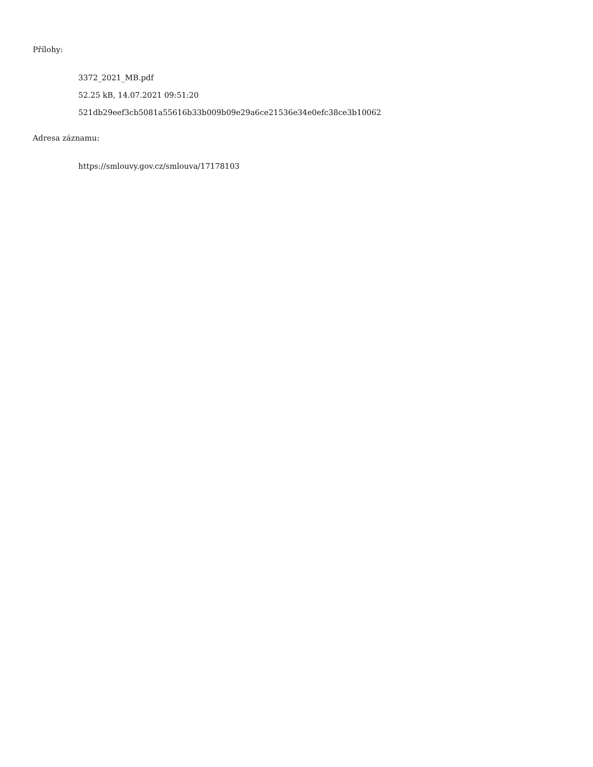Přílohy:
3372_2021_MB.pdf
52.25 kB, 14.07.2021 09:51:20
521db29eef3cb5081a55616b33b009b09e29a6ce21536e34e0efc38ce3b10062
Adresa záznamu:
https://smlouvy.gov.cz/smlouva/17178103